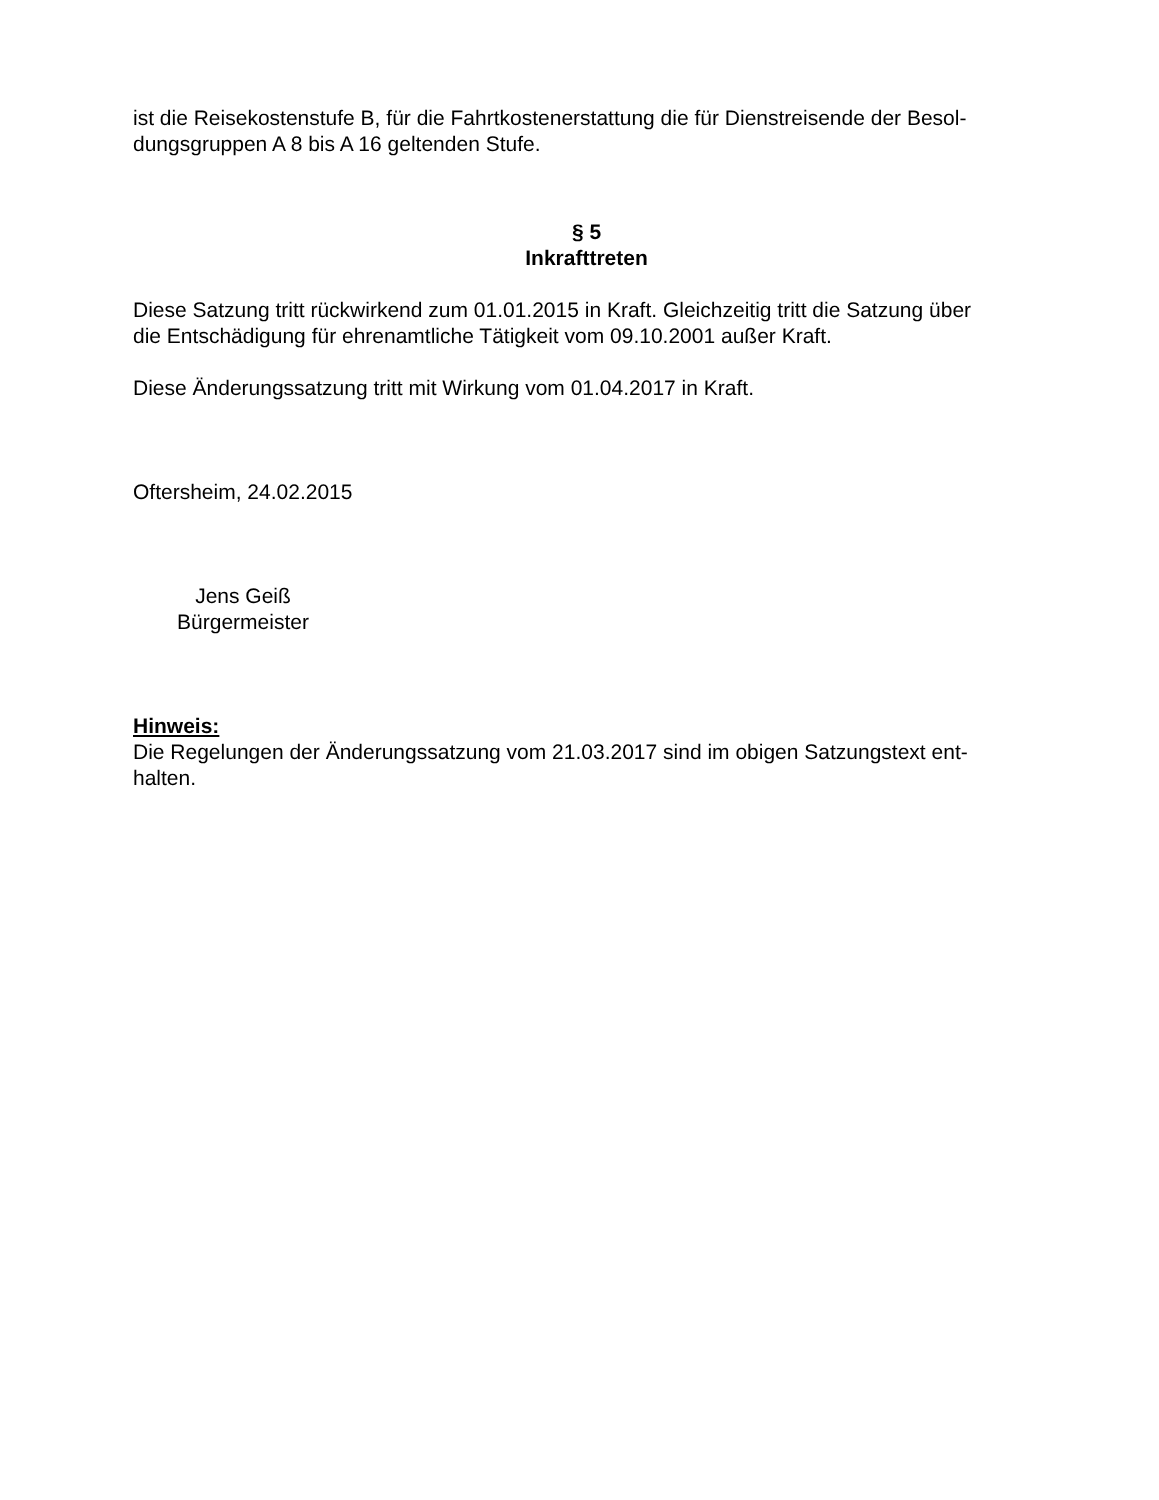ist die Reisekostenstufe B, für die Fahrtkostenerstattung die für Dienstreisende der Besol-
dungsgruppen A 8 bis A 16 geltenden Stufe.
§ 5
Inkrafttreten
Diese Satzung tritt rückwirkend zum 01.01.2015 in Kraft. Gleichzeitig tritt die Satzung über
die Entschädigung für ehrenamtliche Tätigkeit vom 09.10.2001 außer Kraft.
Diese Änderungssatzung tritt mit Wirkung vom 01.04.2017 in Kraft.
Oftersheim, 24.02.2015
Jens Geiß
Bürgermeister
Hinweis:
Die Regelungen der Änderungssatzung vom 21.03.2017 sind im obigen Satzungstext ent-
halten.